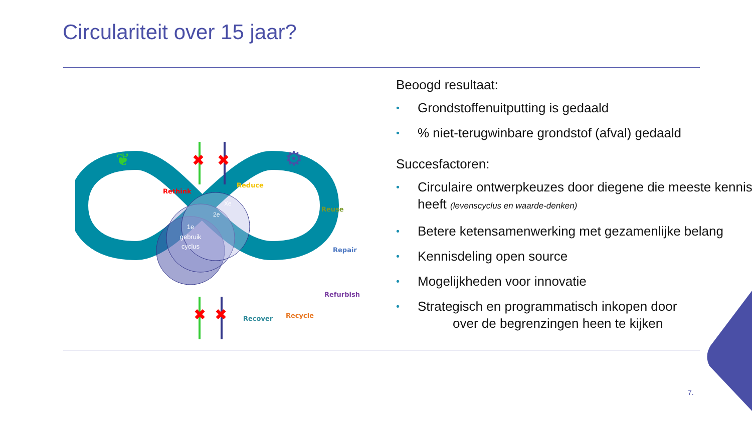Circulariteit over 15 jaar?
1e
gebruik
cyclus
2e
Xe
✖
✖
✖
✖
⚙
❦
Rethink
Reduce
Reuse
Repair
Refurbish
Recycle
Recover
Beoogd resultaat:
• Grondstoffenuitputting is gedaald
•% niet-terugwinbare grondstof (afval) gedaald
Succesfactoren:
• Circulaire ontwerpkeuzes door diegene die meeste kennis heeft (levenscyclus en waarde-denken)
• Betere ketensamenwerking met gezamenlijke belang
• Kennisdeling open source
• Mogelijkheden voor innovatie
• Strategisch en programmatisch inkopen door
over de begrenzingen heen te kijken
7.